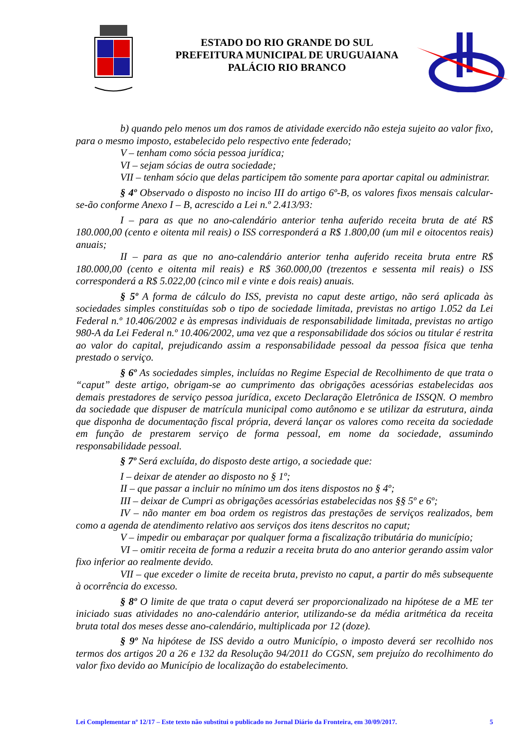ESTADO DO RIO GRANDE DO SUL
PREFEITURA MUNICIPAL DE URUGUAIANA
PALÁCIO RIO BRANCO
b) quando pelo menos um dos ramos de atividade exercido não esteja sujeito ao valor fixo, para o mesmo imposto, estabelecido pelo respectivo ente federado;
V – tenham como sócia pessoa jurídica;
VI – sejam sócias de outra sociedade;
VII – tenham sócio que delas participem tão somente para aportar capital ou administrar.
§ 4º Observado o disposto no inciso III do artigo 6º-B, os valores fixos mensais calcular-se-ão conforme Anexo I – B, acrescido a Lei n.º 2.413/93:
I – para as que no ano-calendário anterior tenha auferido receita bruta de até R$ 180.000,00 (cento e oitenta mil reais) o ISS corresponderá a R$ 1.800,00 (um mil e oitocentos reais) anuais;
II – para as que no ano-calendário anterior tenha auferido receita bruta entre R$ 180.000,00 (cento e oitenta mil reais) e R$ 360.000,00 (trezentos e sessenta mil reais) o ISS corresponderá a R$ 5.022,00 (cinco mil e vinte e dois reais) anuais.
§ 5º A forma de cálculo do ISS, prevista no caput deste artigo, não será aplicada às sociedades simples constituídas sob o tipo de sociedade limitada, previstas no artigo 1.052 da Lei Federal n.º 10.406/2002 e às empresas individuais de responsabilidade limitada, previstas no artigo 980-A da Lei Federal n.º 10.406/2002, uma vez que a responsabilidade dos sócios ou titular é restrita ao valor do capital, prejudicando assim a responsabilidade pessoal da pessoa física que tenha prestado o serviço.
§ 6º As sociedades simples, incluídas no Regime Especial de Recolhimento de que trata o “caput” deste artigo, obrigam-se ao cumprimento das obrigações acessórias estabelecidas aos demais prestadores de serviço pessoa jurídica, exceto Declaração Eletrônica de ISSQN. O membro da sociedade que dispuser de matrícula municipal como autônomo e se utilizar da estrutura, ainda que disponha de documentação fiscal própria, deverá lançar os valores como receita da sociedade em função de prestarem serviço de forma pessoal, em nome da sociedade, assumindo responsabilidade pessoal.
§ 7º Será excluída, do disposto deste artigo, a sociedade que:
I – deixar de atender ao disposto no § 1º;
II – que passar a incluir no mínimo um dos itens dispostos no § 4º;
III – deixar de Cumpri as obrigações acessórias estabelecidas nos §§ 5º e 6º;
IV – não manter em boa ordem os registros das prestações de serviços realizados, bem como a agenda de atendimento relativo aos serviços dos itens descritos no caput;
V – impedir ou embaraçar por qualquer forma a fiscalização tributária do município;
VI – omitir receita de forma a reduzir a receita bruta do ano anterior gerando assim valor fixo inferior ao realmente devido.
VII – que exceder o limite de receita bruta, previsto no caput, a partir do mês subsequente à ocorrência do excesso.
§ 8º O limite de que trata o caput deverá ser proporcionalizado na hipótese de a ME ter iniciado suas atividades no ano-calendário anterior, utilizando-se da média aritmética da receita bruta total dos meses desse ano-calendário, multiplicada por 12 (doze).
§ 9º Na hipótese de ISS devido a outro Município, o imposto deverá ser recolhido nos termos dos artigos 20 a 26 e 132 da Resolução 94/2011 do CGSN, sem prejuízo do recolhimento do valor fixo devido ao Município de localização do estabelecimento.
Lei Complementar nº 12/17 – Este texto não substitui o publicado no Jornal Diário da Fronteira, em 30/09/2017. 5